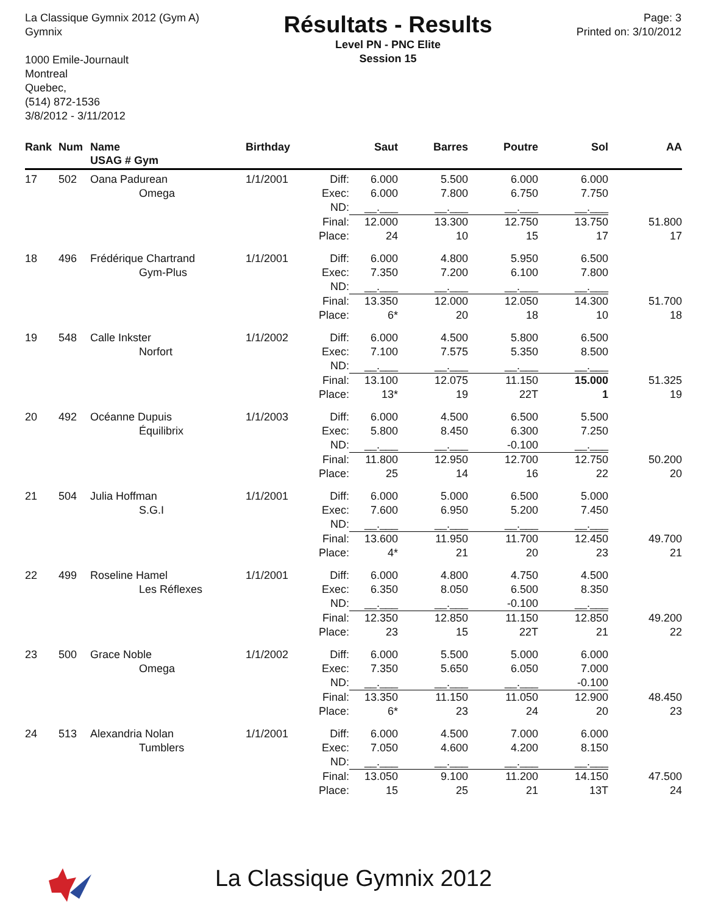La Classique Gymnix 2012 (Gym A)
Gymnix
1000 Emile-Journault
Montreal
Quebec,
(514) 872-1536
3/8/2012 - 3/11/2012
Résultats - Results
Level PN - PNC Elite
Session 15
Page: 3
Printed on: 3/10/2012
| Rank | Num | Name USAG # Gym | Birthday | | Saut | Barres | Poutre | Sol | AA |
| --- | --- | --- | --- | --- | --- | --- | --- | --- | --- |
| 17 | 502 | Oana Padurean | 1/1/2001 | Diff: | 6.000 | 5.500 | 6.000 | 6.000 | |
| | | Omega | | Exec: | 6.000 | 7.800 | 6.750 | 7.750 | |
| | | | | ND: | __.___ | __.___ | __.___ | __.___ | |
| | | | | Final: | 12.000 | 13.300 | 12.750 | 13.750 | 51.800 |
| | | | | Place: | 24 | 10 | 15 | 17 | 17 |
| 18 | 496 | Frédérique Chartrand | 1/1/2001 | Diff: | 6.000 | 4.800 | 5.950 | 6.500 | |
| | | Gym-Plus | | Exec: | 7.350 | 7.200 | 6.100 | 7.800 | |
| | | | | ND: | __.___ | __.___ | __.___ | __.___ | |
| | | | | Final: | 13.350 | 12.000 | 12.050 | 14.300 | 51.700 |
| | | | | Place: | 6* | 20 | 18 | 10 | 18 |
| 19 | 548 | Calle Inkster | 1/1/2002 | Diff: | 6.000 | 4.500 | 5.800 | 6.500 | |
| | | Norfort | | Exec: | 7.100 | 7.575 | 5.350 | 8.500 | |
| | | | | ND: | __.___ | __.___ | __.___ | __.___ | |
| | | | | Final: | 13.100 | 12.075 | 11.150 | 15.000 | 51.325 |
| | | | | Place: | 13* | 19 | 22T | 1 | 19 |
| 20 | 492 | Océanne Dupuis | 1/1/2003 | Diff: | 6.000 | 4.500 | 6.500 | 5.500 | |
| | | Équilibrix | | Exec: | 5.800 | 8.450 | 6.300 | 7.250 | |
| | | | | ND: | __.___ | __.___ | -0.100 | __.___ | |
| | | | | Final: | 11.800 | 12.950 | 12.700 | 12.750 | 50.200 |
| | | | | Place: | 25 | 14 | 16 | 22 | 20 |
| 21 | 504 | Julia Hoffman | 1/1/2001 | Diff: | 6.000 | 5.000 | 6.500 | 5.000 | |
| | | S.G.I | | Exec: | 7.600 | 6.950 | 5.200 | 7.450 | |
| | | | | ND: | __.___ | __.___ | __.___ | __.___ | |
| | | | | Final: | 13.600 | 11.950 | 11.700 | 12.450 | 49.700 |
| | | | | Place: | 4* | 21 | 20 | 23 | 21 |
| 22 | 499 | Roseline Hamel | 1/1/2001 | Diff: | 6.000 | 4.800 | 4.750 | 4.500 | |
| | | Les Réflexes | | Exec: | 6.350 | 8.050 | 6.500 | 8.350 | |
| | | | | ND: | __.___ | __.___ | -0.100 | __.___ | |
| | | | | Final: | 12.350 | 12.850 | 11.150 | 12.850 | 49.200 |
| | | | | Place: | 23 | 15 | 22T | 21 | 22 |
| 23 | 500 | Grace Noble | 1/1/2002 | Diff: | 6.000 | 5.500 | 5.000 | 6.000 | |
| | | Omega | | Exec: | 7.350 | 5.650 | 6.050 | 7.000 | |
| | | | | ND: | __.___ | __.___ | __.___ | -0.100 | |
| | | | | Final: | 13.350 | 11.150 | 11.050 | 12.900 | 48.450 |
| | | | | Place: | 6* | 23 | 24 | 20 | 23 |
| 24 | 513 | Alexandria Nolan | 1/1/2001 | Diff: | 6.000 | 4.500 | 7.000 | 6.000 | |
| | | Tumblers | | Exec: | 7.050 | 4.600 | 4.200 | 8.150 | |
| | | | | ND: | __.___ | __.___ | __.___ | __.___ | |
| | | | | Final: | 13.050 | 9.100 | 11.200 | 14.150 | 47.500 |
| | | | | Place: | 15 | 25 | 21 | 13T | 24 |
La Classique Gymnix 2012